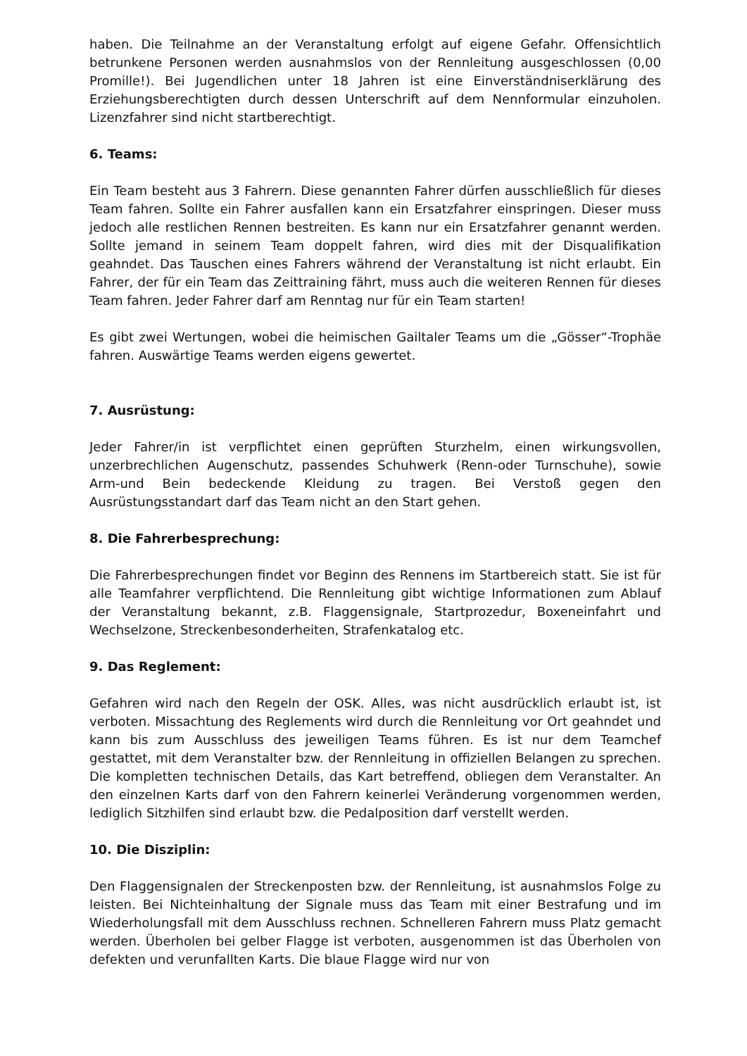haben. Die Teilnahme an der Veranstaltung erfolgt auf eigene Gefahr. Offensichtlich betrunkene Personen werden ausnahmslos von der Rennleitung ausgeschlossen (0,00 Promille!). Bei Jugendlichen unter 18 Jahren ist eine Einverständniserklärung des Erziehungsberechtigten durch dessen Unterschrift auf dem Nennformular einzuholen. Lizenzfahrer sind nicht startberechtigt.
6. Teams:
Ein Team besteht aus 3 Fahrern. Diese genannten Fahrer dürfen ausschließlich für dieses Team fahren. Sollte ein Fahrer ausfallen kann ein Ersatzfahrer einspringen. Dieser muss jedoch alle restlichen Rennen bestreiten. Es kann nur ein Ersatzfahrer genannt werden. Sollte jemand in seinem Team doppelt fahren, wird dies mit der Disqualifikation geahndet. Das Tauschen eines Fahrers während der Veranstaltung ist nicht erlaubt. Ein Fahrer, der für ein Team das Zeittraining fährt, muss auch die weiteren Rennen für dieses Team fahren. Jeder Fahrer darf am Renntag nur für ein Team starten!
Es gibt zwei Wertungen, wobei die heimischen Gailtaler Teams um die „Gösser“-Trophäe fahren. Auswärtige Teams werden eigens gewertet.
7. Ausrüstung:
Jeder Fahrer/in ist verpflichtet einen geprüften Sturzhelm, einen wirkungsvollen, unzerbrechlichen Augenschutz, passendes Schuhwerk (Renn-oder Turnschuhe), sowie Arm-und Bein bedeckende Kleidung zu tragen. Bei Verstoß gegen den Ausrüstungsstandart darf das Team nicht an den Start gehen.
8. Die Fahrerbesprechung:
Die Fahrerbesprechungen findet vor Beginn des Rennens im Startbereich statt. Sie ist für alle Teamfahrer verpflichtend. Die Rennleitung gibt wichtige Informationen zum Ablauf der Veranstaltung bekannt, z.B. Flaggensignale, Startprozedur, Boxeneinfahrt und Wechselzone, Streckenbesonderheiten, Strafenkatalog etc.
9. Das Reglement:
Gefahren wird nach den Regeln der OSK. Alles, was nicht ausdrücklich erlaubt ist, ist verboten. Missachtung des Reglements wird durch die Rennleitung vor Ort geahndet und kann bis zum Ausschluss des jeweiligen Teams führen. Es ist nur dem Teamchef gestattet, mit dem Veranstalter bzw. der Rennleitung in offiziellen Belangen zu sprechen. Die kompletten technischen Details, das Kart betreffend, obliegen dem Veranstalter. An den einzelnen Karts darf von den Fahrern keinerlei Veränderung vorgenommen werden, lediglich Sitzhilfen sind erlaubt bzw. die Pedalposition darf verstellt werden.
10. Die Disziplin:
Den Flaggensignalen der Streckenposten bzw. der Rennleitung, ist ausnahmslos Folge zu leisten. Bei Nichteinhaltung der Signale muss das Team mit einer Bestrafung und im Wiederholungsfall mit dem Ausschluss rechnen. Schnelleren Fahrern muss Platz gemacht werden. Überholen bei gelber Flagge ist verboten, ausgenommen ist das Überholen von defekten und verunfallten Karts. Die blaue Flagge wird nur von